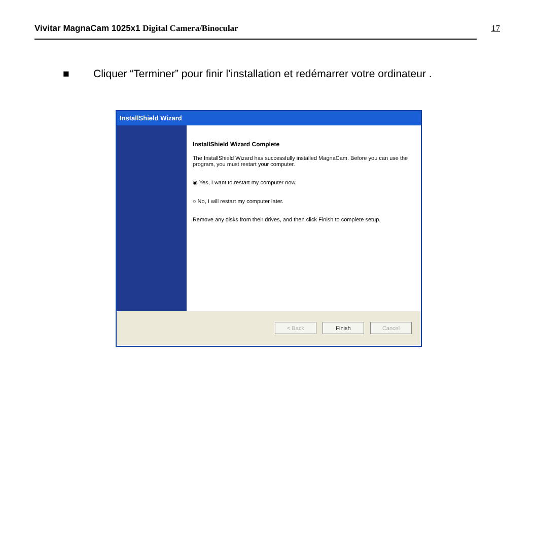Vivitar MagnaCam 1025x1 Digital Camera/Binocular 17
■ Cliquer “Terminer” pour finir l’installation et redémarrer votre ordinateur .
InstallShield Wizard
InstallShield Wizard Complete
The InstallShield Wizard has successfully installed MagnaCam. Before you can use the program, you must restart your computer.
◉ Yes, I want to restart my computer now.
○ No, I will restart my computer later.
Remove any disks from their drives, and then click Finish to complete setup.
< Back Finish Cancel